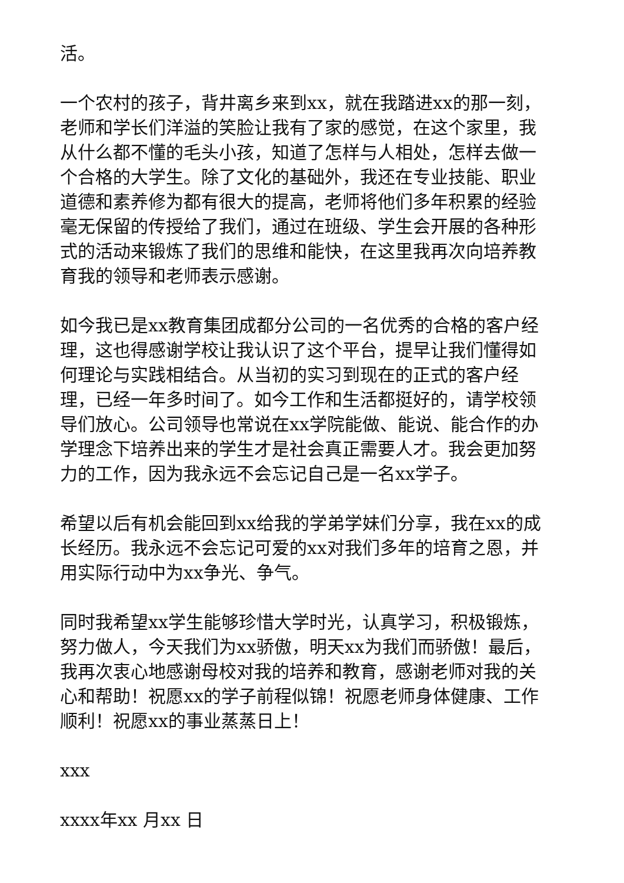活。
一个农村的孩子，背井离乡来到xx，就在我踏进xx的那一刻，老师和学长们洋溢的笑脸让我有了家的感觉，在这个家里，我从什么都不懂的毛头小孩，知道了怎样与人相处，怎样去做一个合格的大学生。除了文化的基础外，我还在专业技能、职业道德和素养修为都有很大的提高，老师将他们多年积累的经验毫无保留的传授给了我们，通过在班级、学生会开展的各种形式的活动来锻炼了我们的思维和能快，在这里我再次向培养教育我的领导和老师表示感谢。
如今我已是xx教育集团成都分公司的一名优秀的合格的客户经理，这也得感谢学校让我认识了这个平台，提早让我们懂得如何理论与实践相结合。从当初的实习到现在的正式的客户经理，已经一年多时间了。如今工作和生活都挺好的，请学校领导们放心。公司领导也常说在xx学院能做、能说、能合作的办学理念下培养出来的学生才是社会真正需要人才。我会更加努力的工作，因为我永远不会忘记自己是一名xx学子。
希望以后有机会能回到xx给我的学弟学妹们分享，我在xx的成长经历。我永远不会忘记可爱的xx对我们多年的培育之恩，并用实际行动中为xx争光、争气。
同时我希望xx学生能够珍惜大学时光，认真学习，积极锻炼，努力做人，今天我们为xx骄傲，明天xx为我们而骄傲！最后，我再次衷心地感谢母校对我的培养和教育，感谢老师对我的关心和帮助！祝愿xx的学子前程似锦！祝愿老师身体健康、工作顺利！祝愿xx的事业蒸蒸日上！
xxx
xxxx年xx 月xx 日